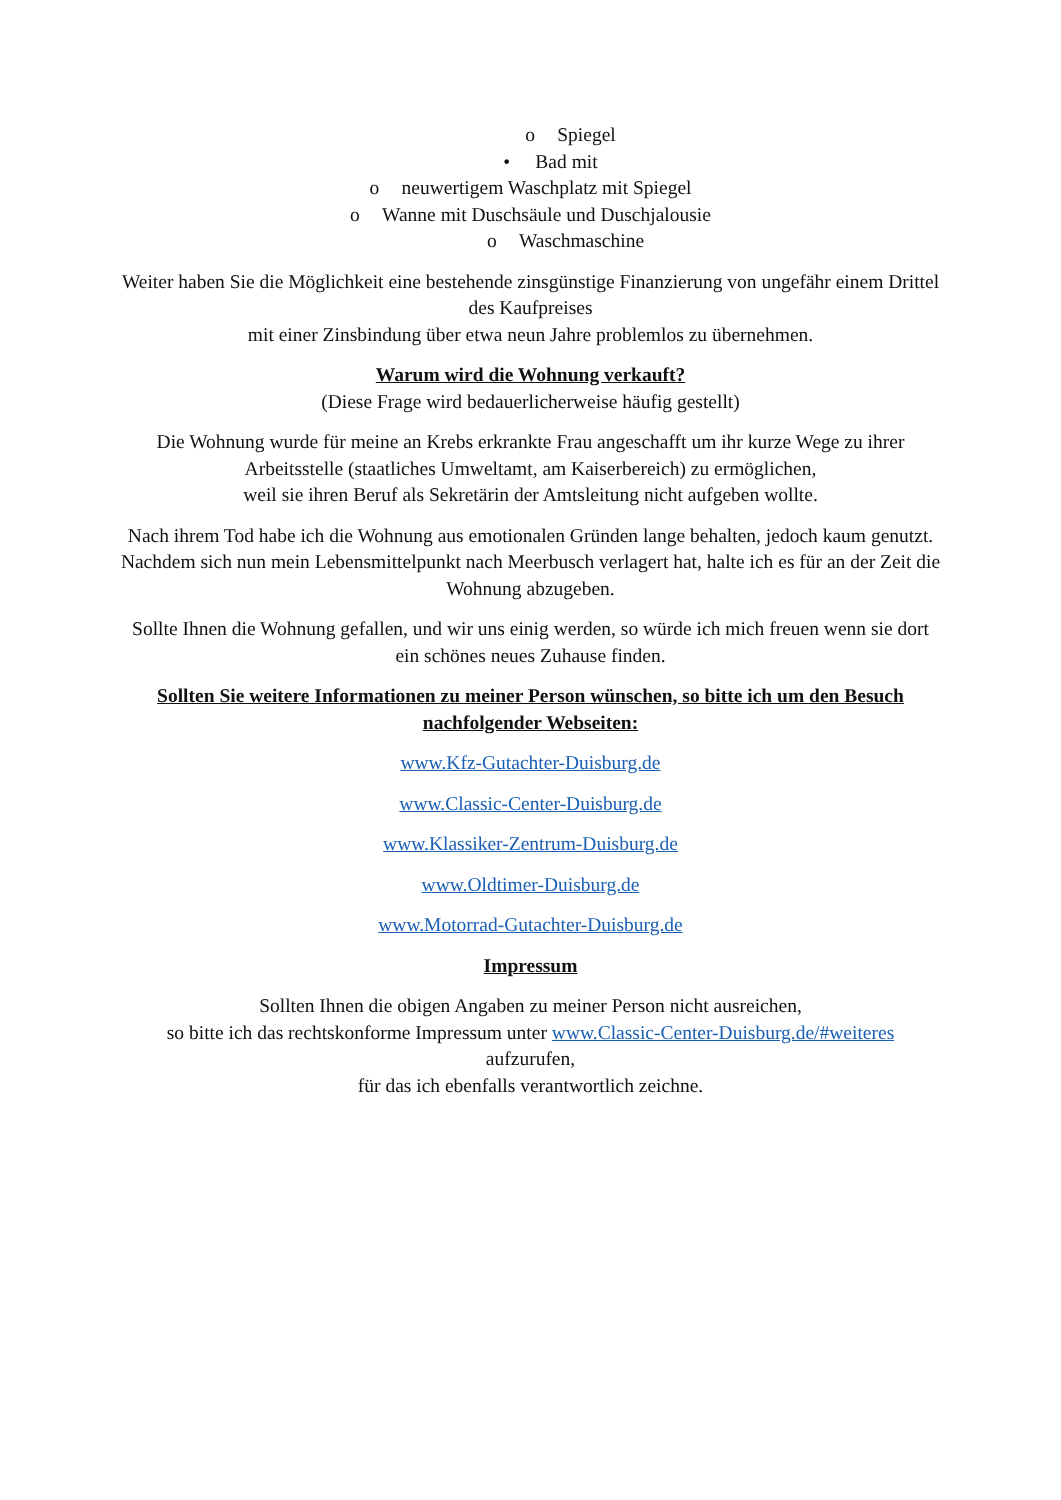o Spiegel
• Bad mit
o neuwertigem Waschplatz mit Spiegel
o Wanne mit Duschsäule und Duschjalousie
o Waschmaschine
Weiter haben Sie die Möglichkeit eine bestehende zinsgünstige Finanzierung von ungefähr einem Drittel des Kaufpreises
mit einer Zinsbindung über etwa neun Jahre problemlos zu übernehmen.
Warum wird die Wohnung verkauft?
(Diese Frage wird bedauerlicherweise häufig gestellt)
Die Wohnung wurde für meine an Krebs erkrankte Frau angeschafft um ihr kurze Wege zu ihrer Arbeitsstelle (staatliches Umweltamt, am Kaiserbereich) zu ermöglichen,
weil sie ihren Beruf als Sekretärin der Amtsleitung nicht aufgeben wollte.
Nach ihrem Tod habe ich die Wohnung aus emotionalen Gründen lange behalten, jedoch kaum genutzt.
Nachdem sich nun mein Lebensmittelpunkt nach Meerbusch verlagert hat, halte ich es für an der Zeit die Wohnung abzugeben.
Sollte Ihnen die Wohnung gefallen, und wir uns einig werden, so würde ich mich freuen wenn sie dort ein schönes neues Zuhause finden.
Sollten Sie weitere Informationen zu meiner Person wünschen, so bitte ich um den Besuch nachfolgender Webseiten:
www.Kfz-Gutachter-Duisburg.de
www.Classic-Center-Duisburg.de
www.Klassiker-Zentrum-Duisburg.de
www.Oldtimer-Duisburg.de
www.Motorrad-Gutachter-Duisburg.de
Impressum
Sollten Ihnen die obigen Angaben zu meiner Person nicht ausreichen,
so bitte ich das rechtskonforme Impressum unter www.Classic-Center-Duisburg.de/#weiteres aufzurufen,
für das ich ebenfalls verantwortlich zeichne.